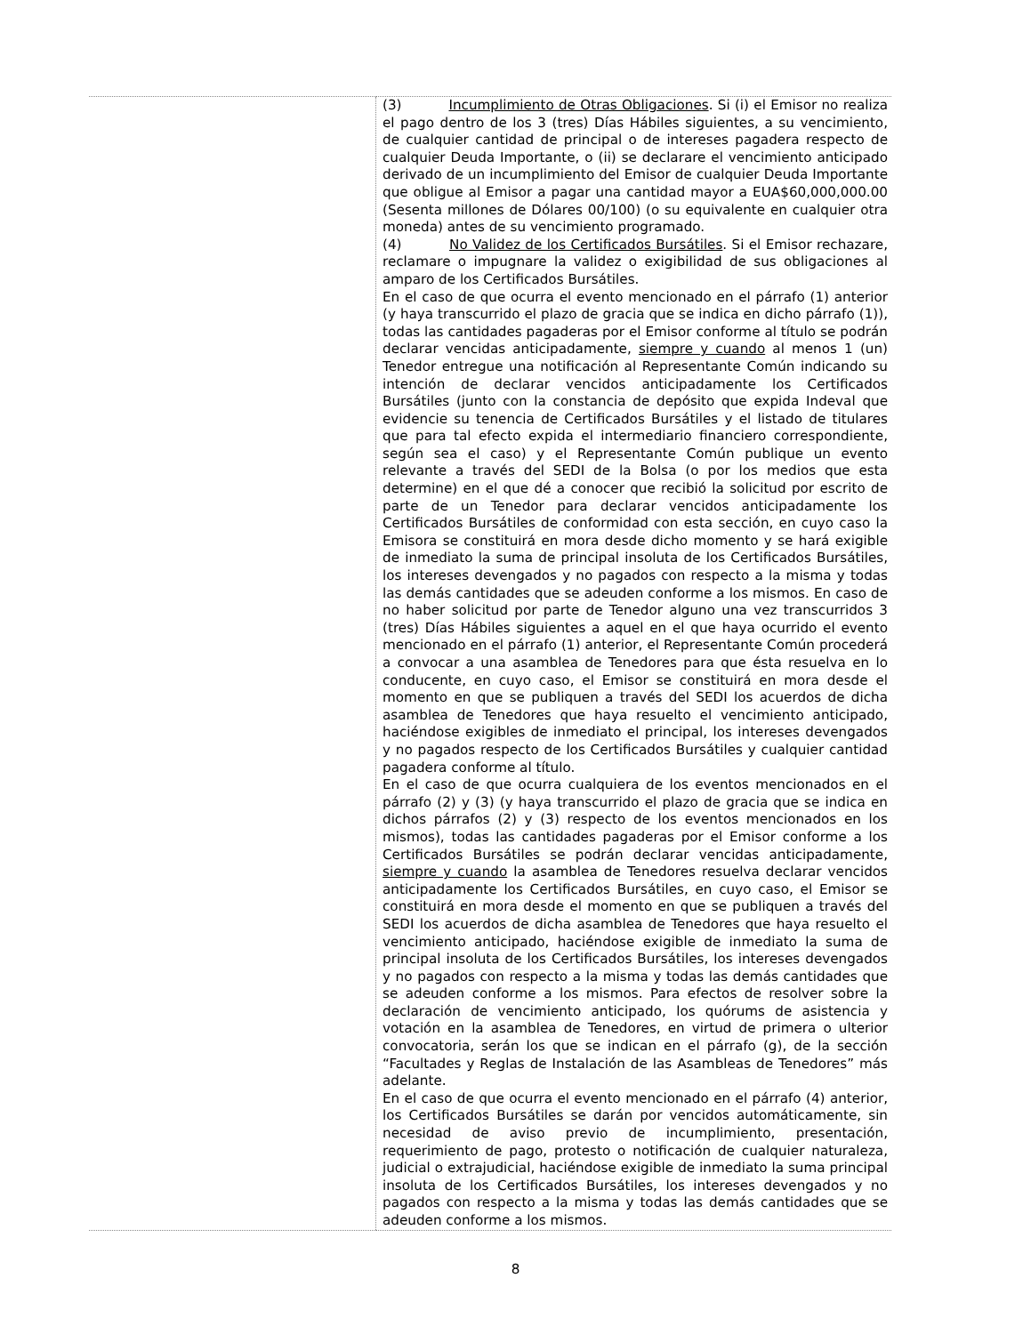| | (3) Incumplimiento de Otras Obligaciones . Si (i) el Emisor no realiza el pago dentro de los 3 (tres) Días Hábiles siguientes, a su vencimiento, de cualquier cantidad de principal o de intereses pagadera respecto de cualquier Deuda Importante, o (ii) se declarare el vencimiento anticipado derivado de un incumplimiento del Emisor de cualquier Deuda Importante que obligue al Emisor a pagar una cantidad mayor a EUA$60,000,000.00 (Sesenta millones de Dólares 00/100) (o su equivalente en cualquier otra moneda) antes de su vencimiento programado. (4) No Validez de los Certificados Bursátiles . Si el Emisor rechazare, reclamare o impugnare la validez o exigibilidad de sus obligaciones al amparo de los Certificados Bursátiles. En el caso de que ocurra el evento mencionado en el párrafo (1) anterior (y haya transcurrido el plazo de gracia que se indica en dicho párrafo (1)), todas las cantidades pagaderas por el Emisor conforme al título se podrán declarar vencidas anticipadamente, siempre y cuando al menos 1 (un) Tenedor entregue una notificación al Representante Común indicando su intención de declarar vencidos anticipadamente los Certificados Bursátiles (junto con la constancia de depósito que expida Indeval que evidencie su tenencia de Certificados Bursátiles y el listado de titulares que para tal efecto expida el intermediario financiero correspondiente, según sea el caso) y el Representante Común publique un evento relevante a través del SEDI de la Bolsa (o por los medios que esta determine) en el que dé a conocer que recibió la solicitud por escrito de parte de un Tenedor para declarar vencidos anticipadamente los Certificados Bursátiles de conformidad con esta sección, en cuyo caso la Emisora se constituirá en mora desde dicho momento y se hará exigible de inmediato la suma de principal insoluta de los Certificados Bursátiles, los intereses devengados y no pagados con respecto a la misma y todas las demás cantidades que se adeuden conforme a los mismos. En caso de no haber solicitud por parte de Tenedor alguno una vez transcurridos 3 (tres) Días Hábiles siguientes a aquel en el que haya ocurrido el evento mencionado en el párrafo (1) anterior, el Representante Común procederá a convocar a una asamblea de Tenedores para que ésta resuelva en lo conducente, en cuyo caso, el Emisor se constituirá en mora desde el momento en que se publiquen a través del SEDI los acuerdos de dicha asamblea de Tenedores que haya resuelto el vencimiento anticipado, haciéndose exigibles de inmediato el principal, los intereses devengados y no pagados respecto de los Certificados Bursátiles y cualquier cantidad pagadera conforme al título. En el caso de que ocurra cualquiera de los eventos mencionados en el párrafo (2) y (3) (y haya transcurrido el plazo de gracia que se indica en dichos párrafos (2) y (3) respecto de los eventos mencionados en los mismos), todas las cantidades pagaderas por el Emisor conforme a los Certificados Bursátiles se podrán declarar vencidas anticipadamente, siempre y cuando la asamblea de Tenedores resuelva declarar vencidos anticipadamente los Certificados Bursátiles, en cuyo caso, el Emisor se constituirá en mora desde el momento en que se publiquen a través del SEDI los acuerdos de dicha asamblea de Tenedores que haya resuelto el vencimiento anticipado, haciéndose exigible de inmediato la suma de principal insoluta de los Certificados Bursátiles, los intereses devengados y no pagados con respecto a la misma y todas las demás cantidades que se adeuden conforme a los mismos. Para efectos de resolver sobre la declaración de vencimiento anticipado, los quórums de asistencia y votación en la asamblea de Tenedores, en virtud de primera o ulterior convocatoria, serán los que se indican en el párrafo (g), de la sección “Facultades y Reglas de Instalación de las Asambleas de Tenedores” más adelante. En el caso de que ocurra el evento mencionado en el párrafo (4) anterior, los Certificados Bursátiles se darán por vencidos automáticamente, sin necesidad de aviso previo de incumplimiento, presentación, requerimiento de pago, protesto o notificación de cualquier naturaleza, judicial o extrajudicial, haciéndose exigible de inmediato la suma principal insoluta de los Certificados Bursátiles, los intereses devengados y no pagados con respecto a la misma y todas las demás cantidades que se adeuden conforme a los mismos. |
8